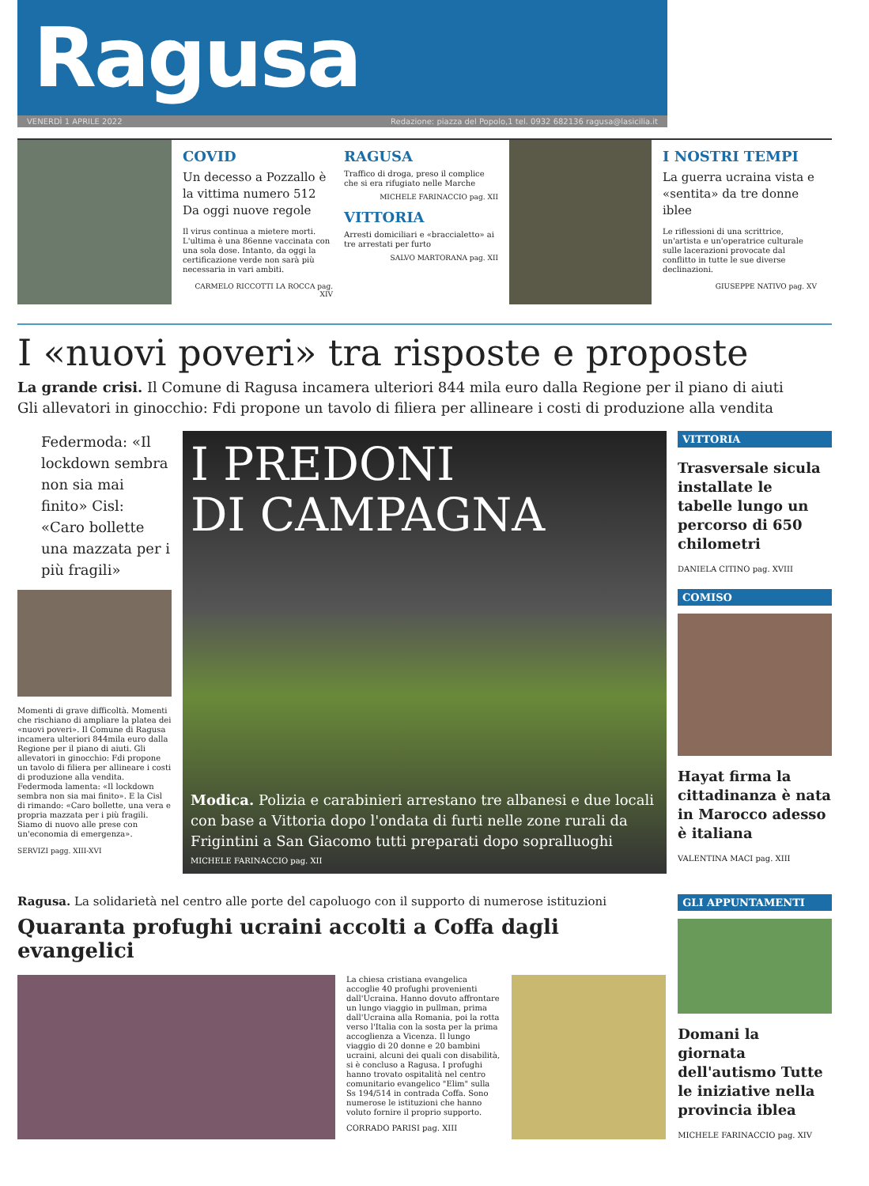Ragusa
VENERDÌ 1 APRILE 2022 Redazione: piazza del Popolo,1 tel. 0932 682136 ragusa@lasicilia.it
COVID
Un decesso a Pozzallo è la vittima numero 512 Da oggi nuove regole
Il virus continua a mietere morti. L'ultima è una 86enne vaccinata con una sola dose. Intanto, da oggi la certificazione verde non sarà più necessaria in vari ambiti.
CARMELO RICCOTTI LA ROCCA pag. XIV
RAGUSA
Traffico di droga, preso il complice che si era rifugiato nelle Marche
MICHELE FARINACCIO pag. XII
VITTORIA
Arresti domiciliari e «braccialetto» ai tre arrestati per furto
SALVO MARTORANA pag. XII
I NOSTRI TEMPI
La guerra ucraina vista e «sentita» da tre donne iblee
Le riflessioni di una scrittrice, un'artista e un'operatrice culturale sulle lacerazioni provocate dal conflitto in tutte le sue diverse declinazioni.
GIUSEPPE NATIVO pag. XV
I «nuovi poveri» tra risposte e proposte
La grande crisi. Il Comune di Ragusa incamera ulteriori 844 mila euro dalla Regione per il piano di aiuti
Gli allevatori in ginocchio: Fdi propone un tavolo di filiera per allineare i costi di produzione alla vendita
Federmoda: «Il lockdown sembra non sia mai finito» Cisl: «Caro bollette una mazzata per i più fragili»
Momenti di grave difficoltà. Momenti che rischiano di ampliare la platea dei «nuovi poveri». Il Comune di Ragusa incamera ulteriori 844mila euro dalla Regione per il piano di aiuti. Gli allevatori in ginocchio: Fdi propone un tavolo di filiera per allineare i costi di produzione alla vendita. Federmoda lamenta: «Il lockdown sembra non sia mai finito». E la Cisl di rimando: «Caro bollette, una vera e propria mazzata per i più fragili. Siamo di nuovo alle prese con un'economia di emergenza».
SERVIZI pagg. XIII-XVI
I PREDONI
DI CAMPAGNA
Modica. Polizia e carabinieri arrestano tre albanesi e due locali con base a Vittoria dopo l'ondata di furti nelle zone rurali da Frigintini a San Giacomo tutti preparati dopo sopralluoghi
MICHELE FARINACCIO pag. XII
VITTORIA
Trasversale sicula installate le tabelle lungo un percorso di 650 chilometri
DANIELA CITINO pag. XVIII
COMISO
Hayat firma la cittadinanza è nata in Marocco adesso è italiana
VALENTINA MACI pag. XIII
Ragusa. La solidarietà nel centro alle porte del capoluogo con il supporto di numerose istituzioni
Quaranta profughi ucraini accolti a Coffa dagli evangelici
La chiesa cristiana evangelica accoglie 40 profughi provenienti dall'Ucraina. Hanno dovuto affrontare un lungo viaggio in pullman, prima dall'Ucraina alla Romania, poi la rotta verso l'Italia con la sosta per la prima accoglienza a Vicenza. Il lungo viaggio di 20 donne e 20 bambini ucraini, alcuni dei quali con disabilità, si è concluso a Ragusa. I profughi hanno trovato ospitalità nel centro comunitario evangelico "Elim" sulla Ss 194/514 in contrada Coffa. Sono numerose le istituzioni che hanno voluto fornire il proprio supporto.
CORRADO PARISI pag. XIII
GLI APPUNTAMENTI
Domani la giornata dell'autismo Tutte le iniziative nella provincia iblea
MICHELE FARINACCIO pag. XIV